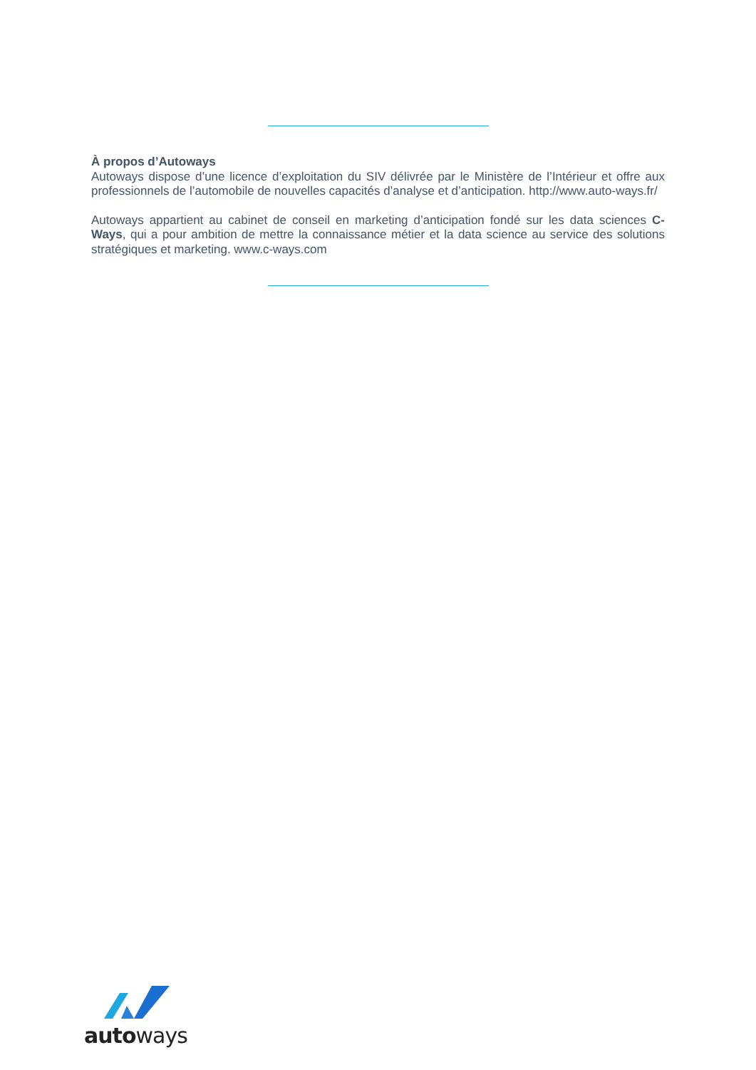À propos d’Autoways
Autoways dispose d’une licence d’exploitation du SIV délivrée par le Ministère de l’Intérieur et offre aux professionnels de l’automobile de nouvelles capacités d’analyse et d’anticipation. http://www.auto-ways.fr/
Autoways appartient au cabinet de conseil en marketing d’anticipation fondé sur les data sciences C-Ways, qui a pour ambition de mettre la connaissance métier et la data science au service des solutions stratégiques et marketing. www.c-ways.com
autoways